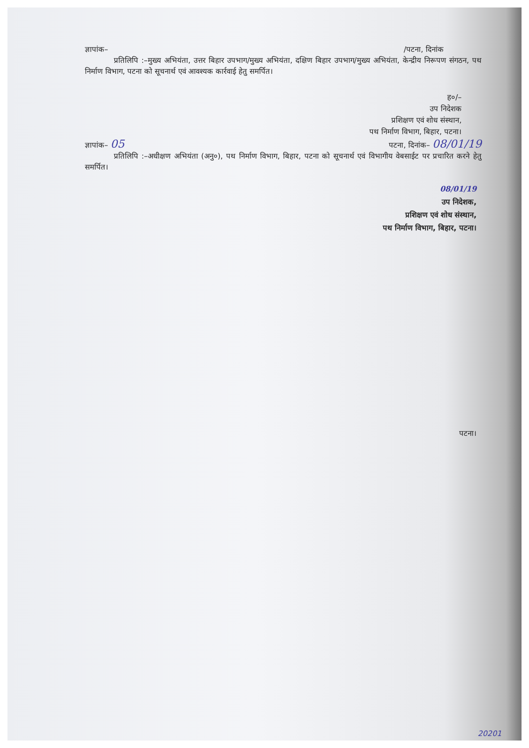ज्ञापांक– /पटना, दिनांक
प्रतिलिपि :–मुख्य अभियंता, उत्तर बिहार उपभाग/मुख्य अभियंता, दक्षिण बिहार उपभाग/मुख्य अभियंता, केन्द्रीय निरूपण संगठन, पथ निर्माण विभाग, पटना को सूचनार्थ एवं आवश्यक कार्रवाई हेतु समर्पित।
ह०/–
उप निदेशक
प्रशिक्षण एवं शोध संस्थान,
पथ निर्माण विभाग, बिहार, पटना।
ज्ञापांक– 05 पटना, दिनांक– 08/01/19
प्रतिलिपि :–अधीक्षण अभियंता (अनु०), पथ निर्माण विभाग, बिहार, पटना को सूचनार्थ एवं विभागीय वेबसाईट पर प्रचारित करने हेतु समर्पित।
08/01/19
उप निदेशक,
प्रशिक्षण एवं शोध संस्थान,
पथ निर्माण विभाग, बिहार, पटना।
पटना।
20201